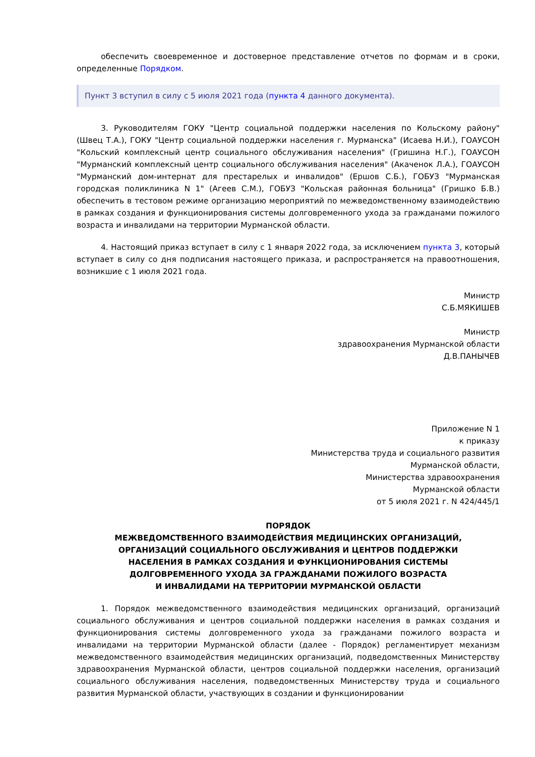обеспечить своевременное и достоверное представление отчетов по формам и в сроки, определенные Порядком.
Пункт 3 вступил в силу с 5 июля 2021 года (пункта 4 данного документа).
3. Руководителям ГОКУ "Центр социальной поддержки населения по Кольскому району" (Швец Т.А.), ГОКУ "Центр социальной поддержки населения г. Мурманска" (Исаева Н.И.), ГОАУСОН "Кольский комплексный центр социального обслуживания населения" (Гришина Н.Г.), ГОАУСОН "Мурманский комплексный центр социального обслуживания населения" (Акаченок Л.А.), ГОАУСОН "Мурманский дом-интернат для престарелых и инвалидов" (Ершов С.Б.), ГОБУЗ "Мурманская городская поликлиника N 1" (Агеев С.М.), ГОБУЗ "Кольская районная больница" (Гришко Б.В.) обеспечить в тестовом режиме организацию мероприятий по межведомственному взаимодействию в рамках создания и функционирования системы долговременного ухода за гражданами пожилого возраста и инвалидами на территории Мурманской области.
4. Настоящий приказ вступает в силу с 1 января 2022 года, за исключением пункта 3, который вступает в силу со дня подписания настоящего приказа, и распространяется на правоотношения, возникшие с 1 июля 2021 года.
Министр
С.Б.МЯКИШЕВ
Министр
здравоохранения Мурманской области
Д.В.ПАНЫЧЕВ
Приложение N 1
к приказу
Министерства труда и социального развития
Мурманской области,
Министерства здравоохранения
Мурманской области
от 5 июля 2021 г. N 424/445/1
ПОРЯДОК
МЕЖВЕДОМСТВЕННОГО ВЗАИМОДЕЙСТВИЯ МЕДИЦИНСКИХ ОРГАНИЗАЦИЙ,
ОРГАНИЗАЦИЙ СОЦИАЛЬНОГО ОБСЛУЖИВАНИЯ И ЦЕНТРОВ ПОДДЕРЖКИ
НАСЕЛЕНИЯ В РАМКАХ СОЗДАНИЯ И ФУНКЦИОНИРОВАНИЯ СИСТЕМЫ
ДОЛГОВРЕМЕННОГО УХОДА ЗА ГРАЖДАНАМИ ПОЖИЛОГО ВОЗРАСТА
И ИНВАЛИДАМИ НА ТЕРРИТОРИИ МУРМАНСКОЙ ОБЛАСТИ
1. Порядок межведомственного взаимодействия медицинских организаций, организаций социального обслуживания и центров социальной поддержки населения в рамках создания и функционирования системы долговременного ухода за гражданами пожилого возраста и инвалидами на территории Мурманской области (далее - Порядок) регламентирует механизм межведомственного взаимодействия медицинских организаций, подведомственных Министерству здравоохранения Мурманской области, центров социальной поддержки населения, организаций социального обслуживания населения, подведомственных Министерству труда и социального развития Мурманской области, участвующих в создании и функционировании